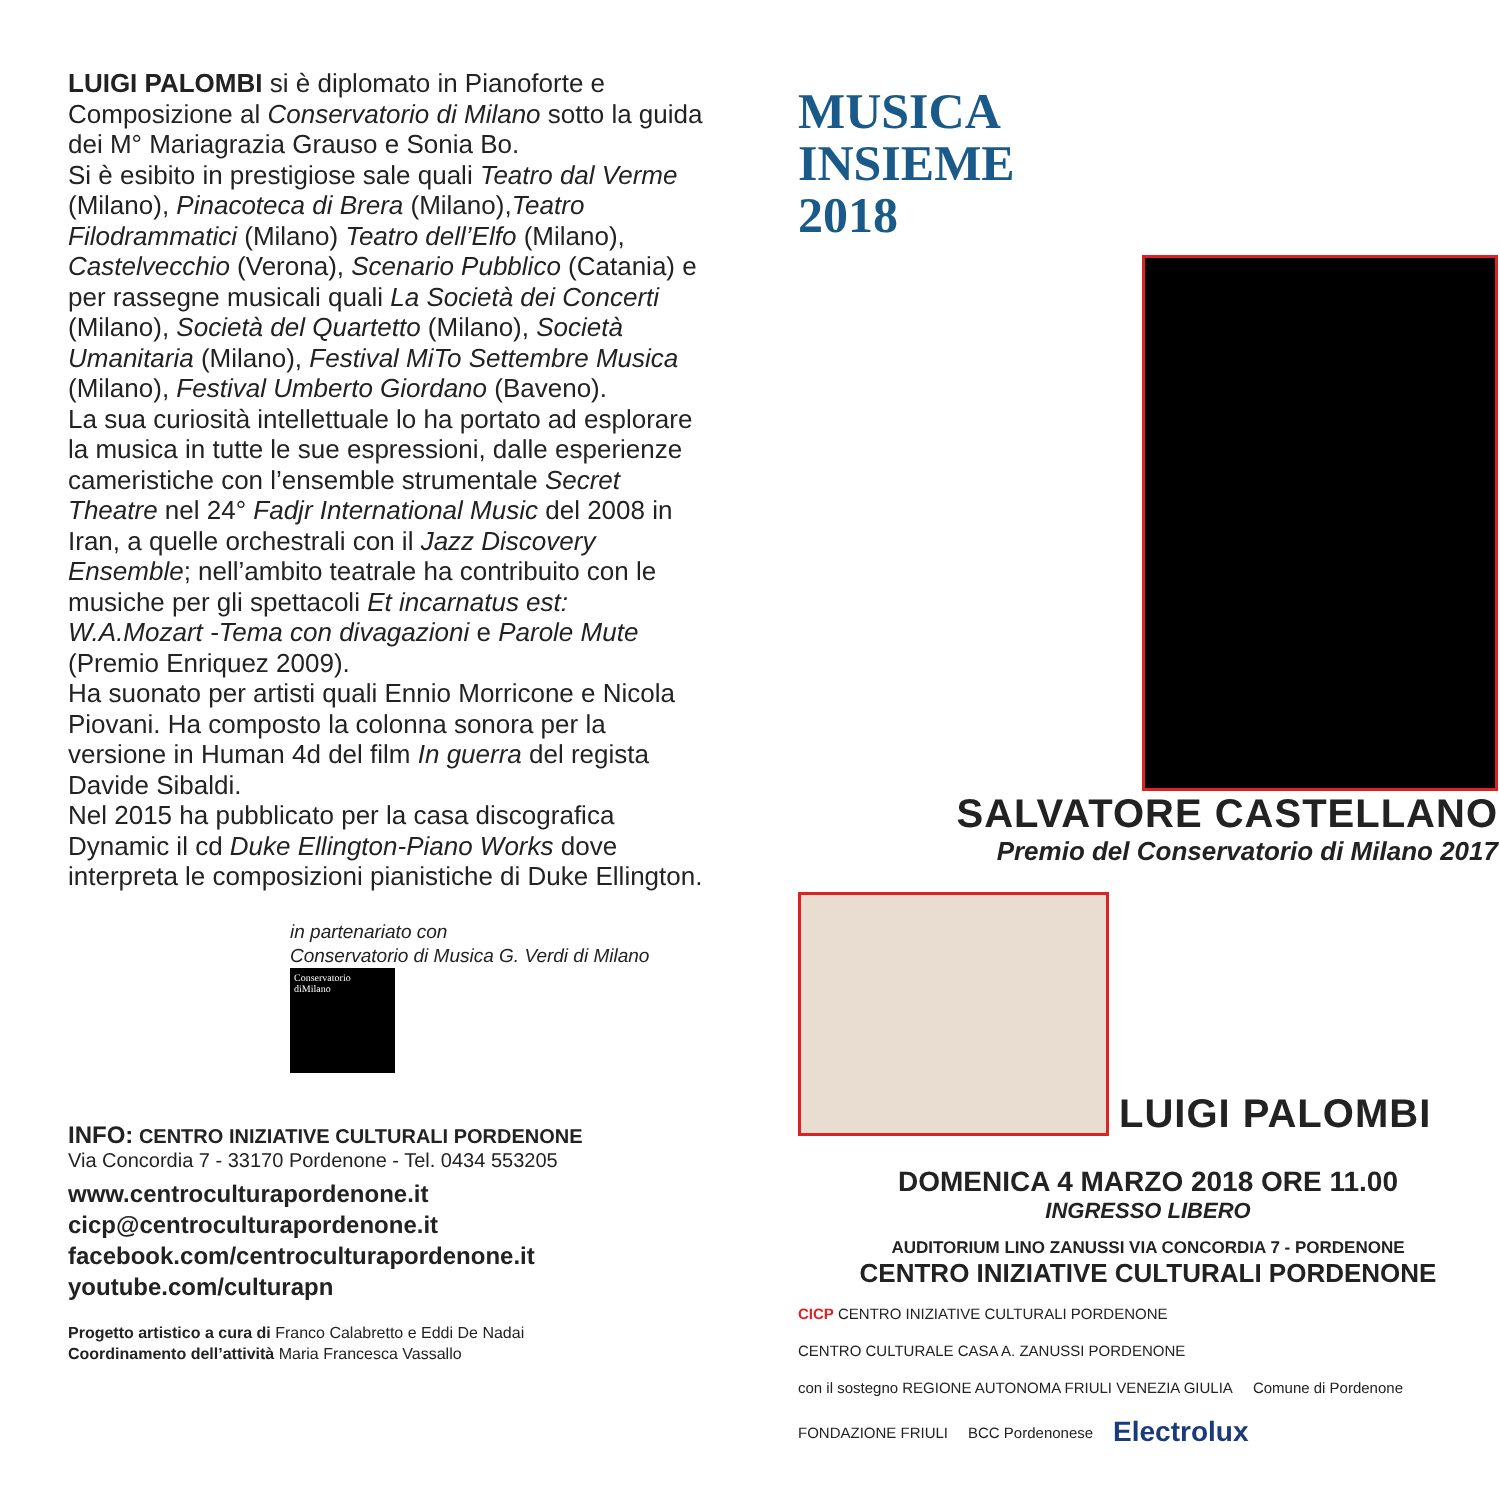LUIGI PALOMBI si è diplomato in Pianoforte e Composizione al Conservatorio di Milano sotto la guida dei M° Mariagrazia Grauso e Sonia Bo.
Si è esibito in prestigiose sale quali Teatro dal Verme (Milano), Pinacoteca di Brera (Milano),Teatro Filodrammatici (Milano) Teatro dell’Elfo (Milano), Castelvecchio (Verona), Scenario Pubblico (Catania) e per rassegne musicali quali La Società dei Concerti (Milano), Società del Quartetto (Milano), Società Umanitaria (Milano), Festival MiTo Settembre Musica (Milano), Festival Umberto Giordano (Baveno).
La sua curiosità intellettuale lo ha portato ad esplorare la musica in tutte le sue espressioni, dalle esperienze cameristiche con l’ensemble strumentale Secret Theatre nel 24° Fadjr International Music del 2008 in Iran, a quelle orchestrali con il Jazz Discovery Ensemble; nell’ambito teatrale ha contribuito con le musiche per gli spettacoli Et incarnatus est: W.A.Mozart -Tema con divagazioni e Parole Mute (Premio Enriquez 2009).
Ha suonato per artisti quali Ennio Morricone e Nicola Piovani. Ha composto la colonna sonora per la versione in Human 4d del film In guerra del regista Davide Sibaldi.
Nel 2015 ha pubblicato per la casa discografica Dynamic il cd Duke Ellington-Piano Works dove interpreta le composizioni pianistiche di Duke Ellington.
in partenariato con
Conservatorio di Musica G. Verdi di Milano
Conservatorio
diMilano
INFO: CENTRO INIZIATIVE CULTURALI PORDENONE
Via Concordia 7 - 33170 Pordenone - Tel. 0434 553205
www.centroculturapordenone.it
cicp@centroculturapordenone.it
facebook.com/centroculturapordenone.it
youtube.com/culturapn
Progetto artistico a cura di Franco Calabretto e Eddi De Nadai
Coordinamento dell’attività Maria Francesca Vassallo
MUSICA
INSIEME
2018
SALVATORE CASTELLANO
Premio del Conservatorio di Milano 2017
LUIGI PALOMBI
DOMENICA 4 MARZO 2018 ORE 11.00
INGRESSO LIBERO
AUDITORIUM LINO ZANUSSI VIA CONCORDIA 7 - PORDENONE
CENTRO INIZIATIVE CULTURALI PORDENONE
CICP CENTRO INIZIATIVE CULTURALI PORDENONE CENTRO CULTURALE CASA A. ZANUSSI PORDENONE con il sostegno REGIONE AUTONOMA FRIULI VENEZIA GIULIA Comune di Pordenone FONDAZIONE FRIULI BCC Pordenonese Electrolux